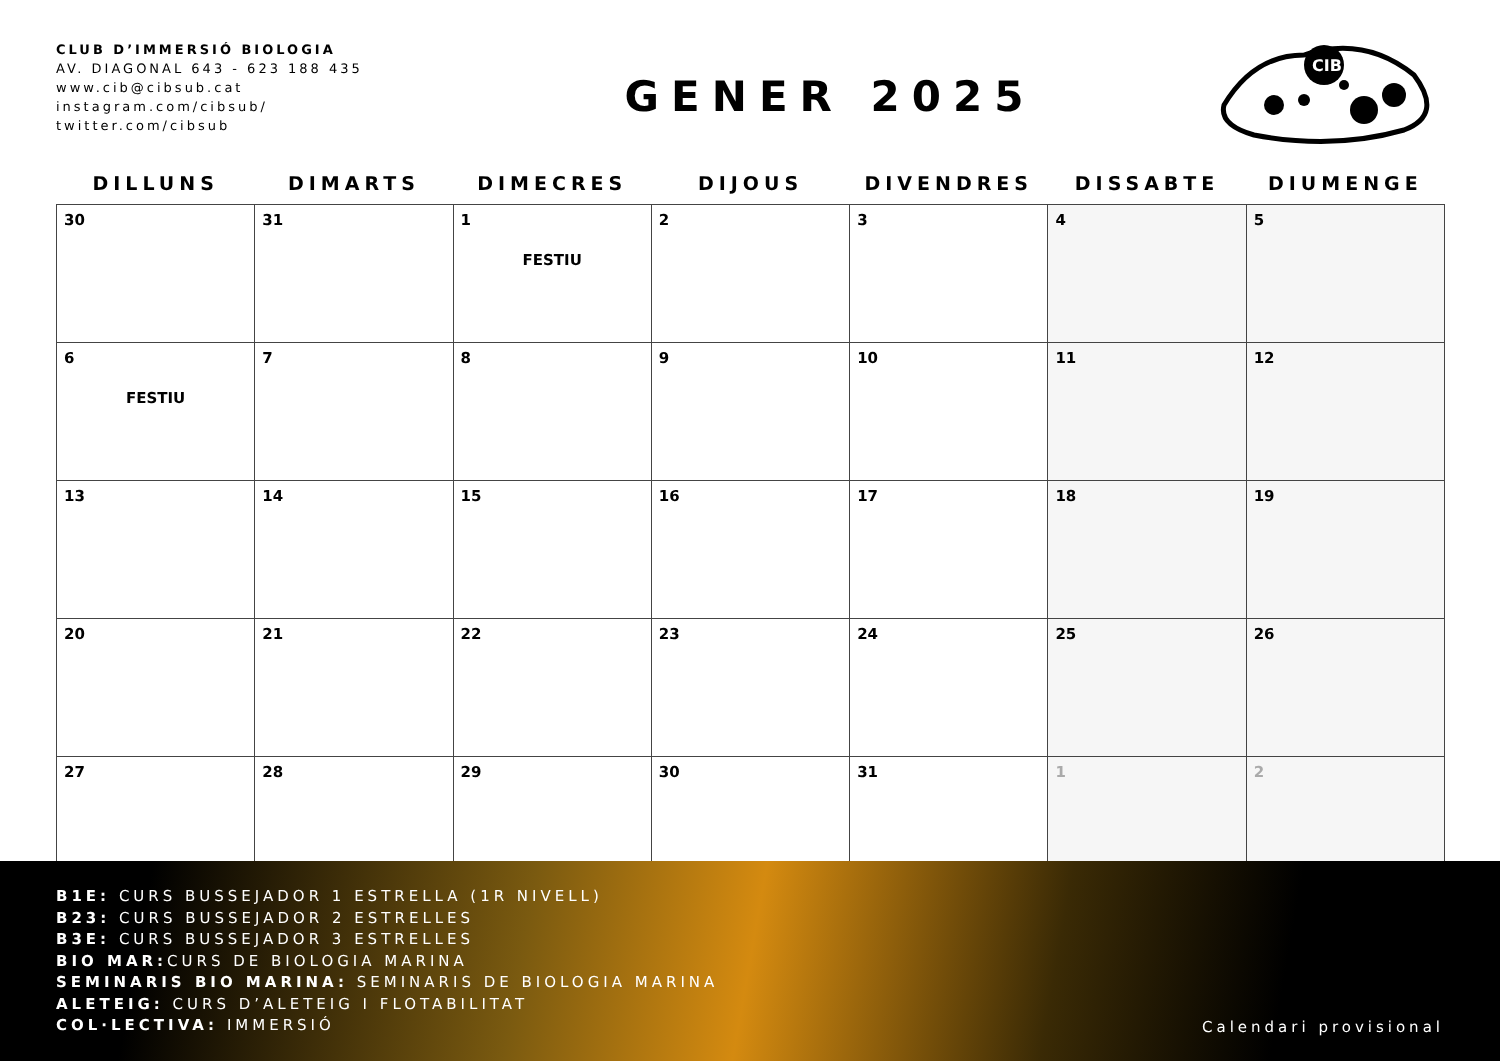CLUB D’IMMERSIÓ BIOLOGIA
AV. DIAGONAL 643 - 623 188 435
www.cib@cibsub.cat
instagram.com/cibsub/
twitter.com/cibsub
GENER 2025
CIB
| DILLUNS | DIMARTS | DIMECRES | DIJOUS | DIVENDRES | DISSABTE | DIUMENGE |
| --- | --- | --- | --- | --- | --- | --- |
| 30 | 31 | 1 FESTIU | 2 | 3 | 4 | 5 |
| 6 FESTIU | 7 | 8 | 9 | 10 | 11 | 12 |
| 13 | 14 | 15 | 16 | 17 | 18 | 19 |
| 20 | 21 | 22 | 23 | 24 | 25 | 26 |
| 27 | 28 | 29 | 30 | 31 | 1 | 2 |
B1E: CURS BUSSEJADOR 1 ESTRELLA (1R NIVELL)
B23: CURS BUSSEJADOR 2 ESTRELLES
B3E: CURS BUSSEJADOR 3 ESTRELLES
BIO MAR: CURS DE BIOLOGIA MARINA
SEMINARIS BIO MARINA: SEMINARIS DE BIOLOGIA MARINA
ALETEIG: CURS D’ALETEIG I FLOTABILITAT
COL·LECTIVA: IMMERSIÓ
Calendari provisional